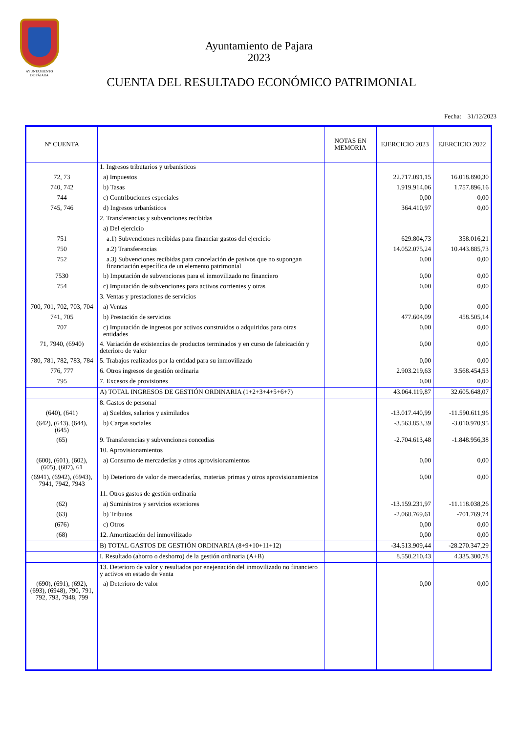AYUNTAMIENTO
DE PÁJARA
Ayuntamiento de Pajara
2023
CUENTA DEL RESULTADO ECONÓMICO PATRIMONIAL
Fecha: 31/12/2023
| Nº CUENTA | | NOTAS EN MEMORIA | EJERCICIO 2023 | EJERCICIO 2022 |
| --- | --- | --- | --- | --- |
| | 1. Ingresos tributarios y urbanísticos | | | |
| 72, 73 | a) Impuestos | | 22.717.091,15 | 16.018.890,30 |
| 740, 742 | b) Tasas | | 1.919.914,06 | 1.757.896,16 |
| 744 | c) Contribuciones especiales | | 0,00 | 0,00 |
| 745, 746 | d) Ingresos urbanísticos | | 364.410,97 | 0,00 |
| | 2. Transferencias y subvenciones recibidas | | | |
| | a) Del ejercicio | | | |
| 751 | a.1) Subvenciones recibidas para financiar gastos del ejercicio | | 629.804,73 | 358.016,21 |
| 750 | a.2) Transferencias | | 14.052.075,24 | 10.443.885,73 |
| 752 | a.3) Subvenciones recibidas para cancelación de pasivos que no supongan financiación específica de un elemento patrimonial | | 0,00 | 0,00 |
| 7530 | b) Imputación de subvenciones para el inmovilizado no financiero | | 0,00 | 0,00 |
| 754 | c) Imputación de subvenciones para activos corrientes y otras | | 0,00 | 0,00 |
| | 3. Ventas y prestaciones de servicios | | | |
| 700, 701, 702, 703, 704 | a) Ventas | | 0,00 | 0,00 |
| 741, 705 | b) Prestación de servicios | | 477.604,09 | 458.505,14 |
| 707 | c) Imputación de ingresos por activos construidos o adquiridos para otras entidades | | 0,00 | 0,00 |
| 71, 7940, (6940) | 4. Variación de existencias de productos terminados y en curso de fabricación y deterioro de valor | | 0,00 | 0,00 |
| 780, 781, 782, 783, 784 | 5. Trabajos realizados por la entidad para su inmovilizado | | 0,00 | 0,00 |
| 776, 777 | 6. Otros ingresos de gestión ordinaria | | 2.903.219,63 | 3.568.454,53 |
| 795 | 7. Excesos de provisiones | | 0,00 | 0,00 |
| | A) TOTAL INGRESOS DE GESTIÓN ORDINARIA (1+2+3+4+5+6+7) | | 43.064.119,87 | 32.605.648,07 |
| | 8. Gastos de personal | | | |
| (640), (641) | a) Sueldos, salarios y asimilados | | -13.017.440,99 | -11.590.611,96 |
| (642), (643), (644), (645) | b) Cargas sociales | | -3.563.853,39 | -3.010.970,95 |
| (65) | 9. Transferencias y subvenciones concedias | | -2.704.613,48 | -1.848.956,38 |
| | 10. Aprovisionamientos | | | |
| (600), (601), (602), (605), (607), 61 | a) Consumo de mercaderías y otros aprovisionamientos | | 0,00 | 0,00 |
| (6941), (6942), (6943), 7941, 7942, 7943 | b) Deterioro de valor de mercaderías, materias primas y otros aprovisionamientos | | 0,00 | 0,00 |
| | 11. Otros gastos de gestión ordinaria | | | |
| (62) | a) Suministros y servicios exteriores | | -13.159.231,97 | -11.118.038,26 |
| (63) | b) Tributos | | -2.068.769,61 | -701.769,74 |
| (676) | c) Otros | | 0,00 | 0,00 |
| (68) | 12. Amortización del inmovilizado | | 0,00 | 0,00 |
| | B) TOTAL GASTOS DE GESTIÓN ORDINARIA (8+9+10+11+12) | | -34.513.909,44 | -28.270.347,29 |
| | I. Resultado (ahorro o deshorro) de la gestión ordinaria (A+B) | | 8.550.210,43 | 4.335.300,78 |
| | 13. Deterioro de valor y resultados por enejenación del inmovilizado no financiero y activos en estado de venta | | | |
| (690), (691), (692), (693), (6948), 790, 791, 792, 793, 7948, 799 | a) Deterioro de valor | | 0,00 | 0,00 |